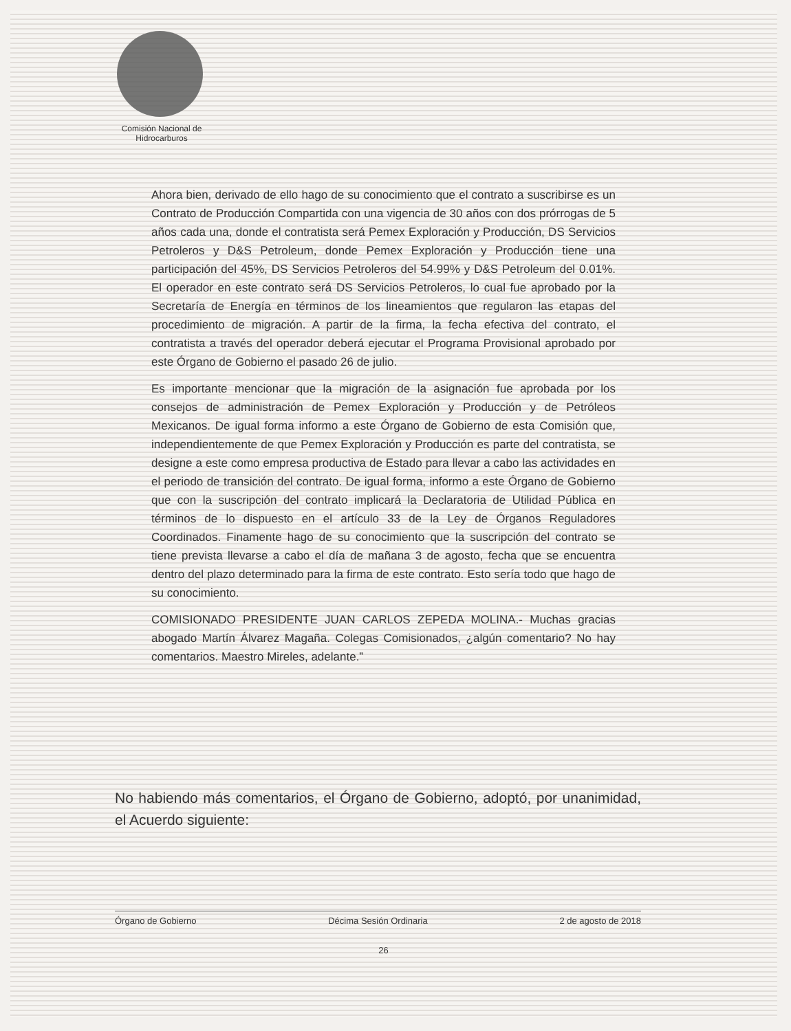Comisión Nacional de
Hidrocarburos
Ahora bien, derivado de ello hago de su conocimiento que el contrato a suscribirse es un Contrato de Producción Compartida con una vigencia de 30 años con dos prórrogas de 5 años cada una, donde el contratista será Pemex Exploración y Producción, DS Servicios Petroleros y D&S Petroleum, donde Pemex Exploración y Producción tiene una participación del 45%, DS Servicios Petroleros del 54.99% y D&S Petroleum del 0.01%. El operador en este contrato será DS Servicios Petroleros, lo cual fue aprobado por la Secretaría de Energía en términos de los lineamientos que regularon las etapas del procedimiento de migración. A partir de la firma, la fecha efectiva del contrato, el contratista a través del operador deberá ejecutar el Programa Provisional aprobado por este Órgano de Gobierno el pasado 26 de julio.
Es importante mencionar que la migración de la asignación fue aprobada por los consejos de administración de Pemex Exploración y Producción y de Petróleos Mexicanos. De igual forma informo a este Órgano de Gobierno de esta Comisión que, independientemente de que Pemex Exploración y Producción es parte del contratista, se designe a este como empresa productiva de Estado para llevar a cabo las actividades en el periodo de transición del contrato. De igual forma, informo a este Órgano de Gobierno que con la suscripción del contrato implicará la Declaratoria de Utilidad Pública en términos de lo dispuesto en el artículo 33 de la Ley de Órganos Reguladores Coordinados. Finamente hago de su conocimiento que la suscripción del contrato se tiene prevista llevarse a cabo el día de mañana 3 de agosto, fecha que se encuentra dentro del plazo determinado para la firma de este contrato. Esto sería todo que hago de su conocimiento.
COMISIONADO PRESIDENTE JUAN CARLOS ZEPEDA MOLINA.- Muchas gracias abogado Martín Álvarez Magaña. Colegas Comisionados, ¿algún comentario? No hay comentarios. Maestro Mireles, adelante.”
No habiendo más comentarios, el Órgano de Gobierno, adoptó, por unanimidad, el Acuerdo siguiente:
Órgano de Gobierno Décima Sesión Ordinaria 2 de agosto de 2018
26